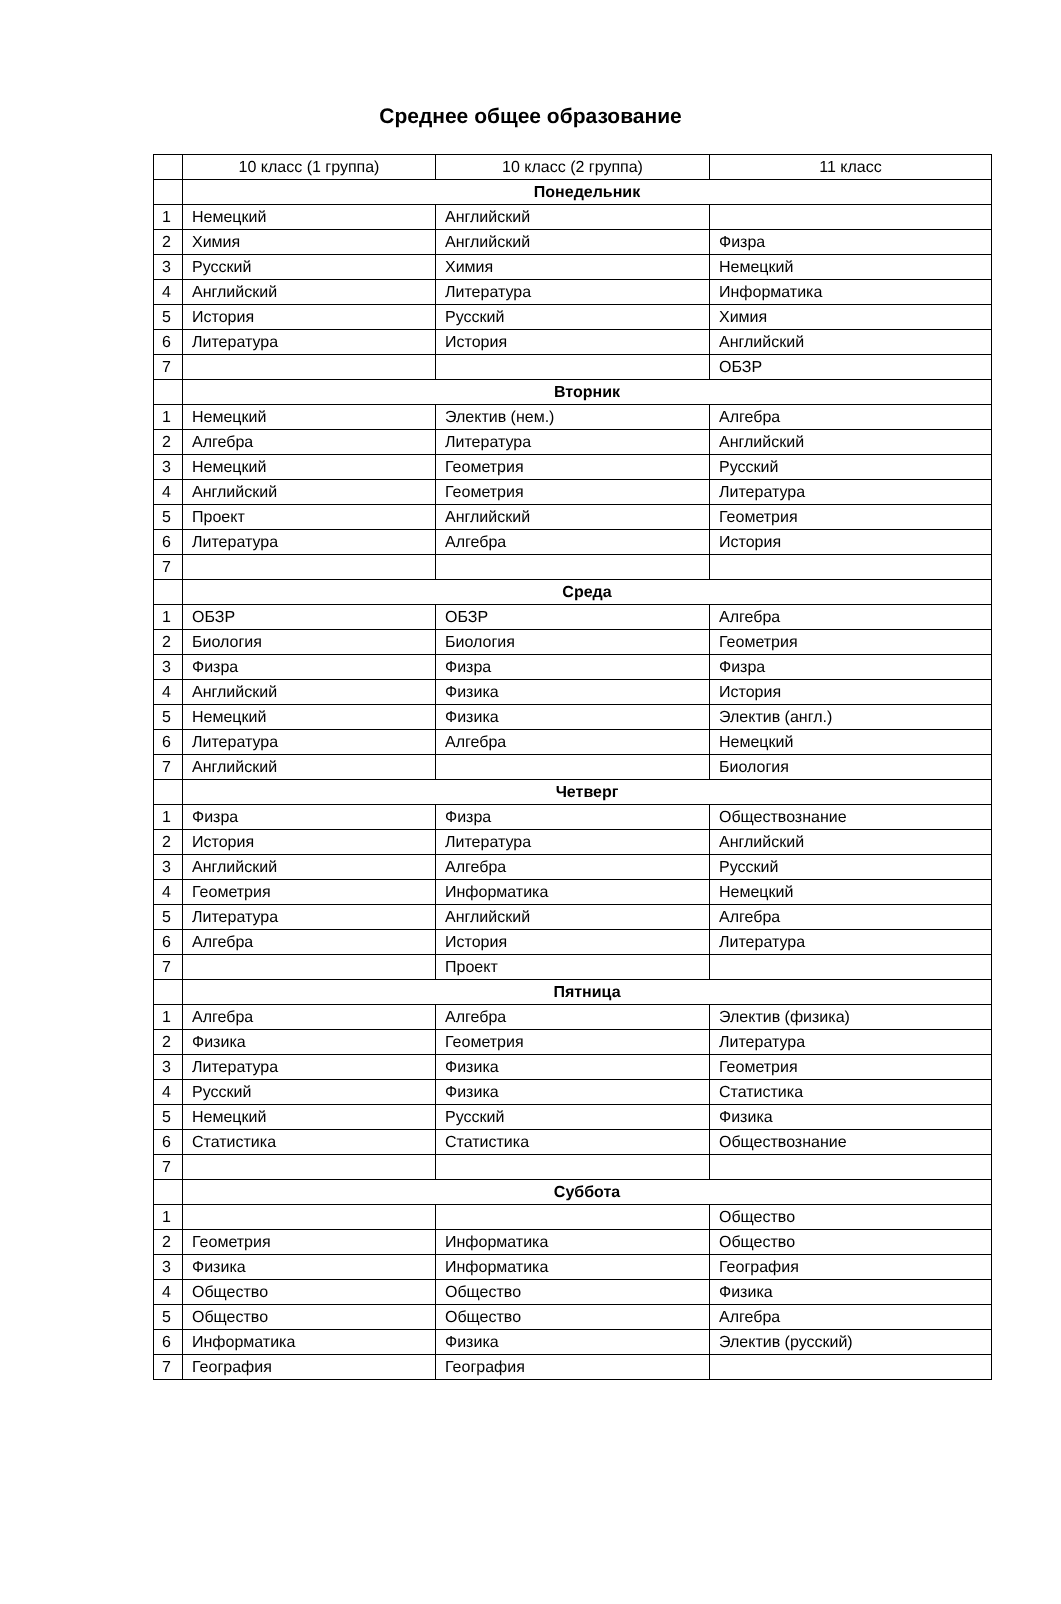Среднее общее образование
| | 10 класс (1 группа) | 10 класс (2 группа) | 11 класс |
| | Понедельник | | |
| 1 | Немецкий | Английский | |
| 2 | Химия | Английский | Физра |
| 3 | Русский | Химия | Немецкий |
| 4 | Английский | Литература | Информатика |
| 5 | История | Русский | Химия |
| 6 | Литература | История | Английский |
| 7 | | | ОБЗР |
| | Вторник | | |
| 1 | Немецкий | Электив (нем.) | Алгебра |
| 2 | Алгебра | Литература | Английский |
| 3 | Немецкий | Геометрия | Русский |
| 4 | Английский | Геометрия | Литература |
| 5 | Проект | Английский | Геометрия |
| 6 | Литература | Алгебра | История |
| 7 | | | |
| | Среда | | |
| 1 | ОБЗР | ОБЗР | Алгебра |
| 2 | Биология | Биология | Геометрия |
| 3 | Физра | Физра | Физра |
| 4 | Английский | Физика | История |
| 5 | Немецкий | Физика | Электив (англ.) |
| 6 | Литература | Алгебра | Немецкий |
| 7 | Английский | | Биология |
| | Четверг | | |
| 1 | Физра | Физра | Обществознание |
| 2 | История | Литература | Английский |
| 3 | Английский | Алгебра | Русский |
| 4 | Геометрия | Информатика | Немецкий |
| 5 | Литература | Английский | Алгебра |
| 6 | Алгебра | История | Литература |
| 7 | | Проект | |
| | Пятница | | |
| 1 | Алгебра | Алгебра | Электив (физика) |
| 2 | Физика | Геометрия | Литература |
| 3 | Литература | Физика | Геометрия |
| 4 | Русский | Физика | Статистика |
| 5 | Немецкий | Русский | Физика |
| 6 | Статистика | Статистика | Обществознание |
| 7 | | | |
| | Суббота | | |
| 1 | | | Общество |
| 2 | Геометрия | Информатика | Общество |
| 3 | Физика | Информатика | География |
| 4 | Общество | Общество | Физика |
| 5 | Общество | Общество | Алгебра |
| 6 | Информатика | Физика | Электив (русский) |
| 7 | География | География | |